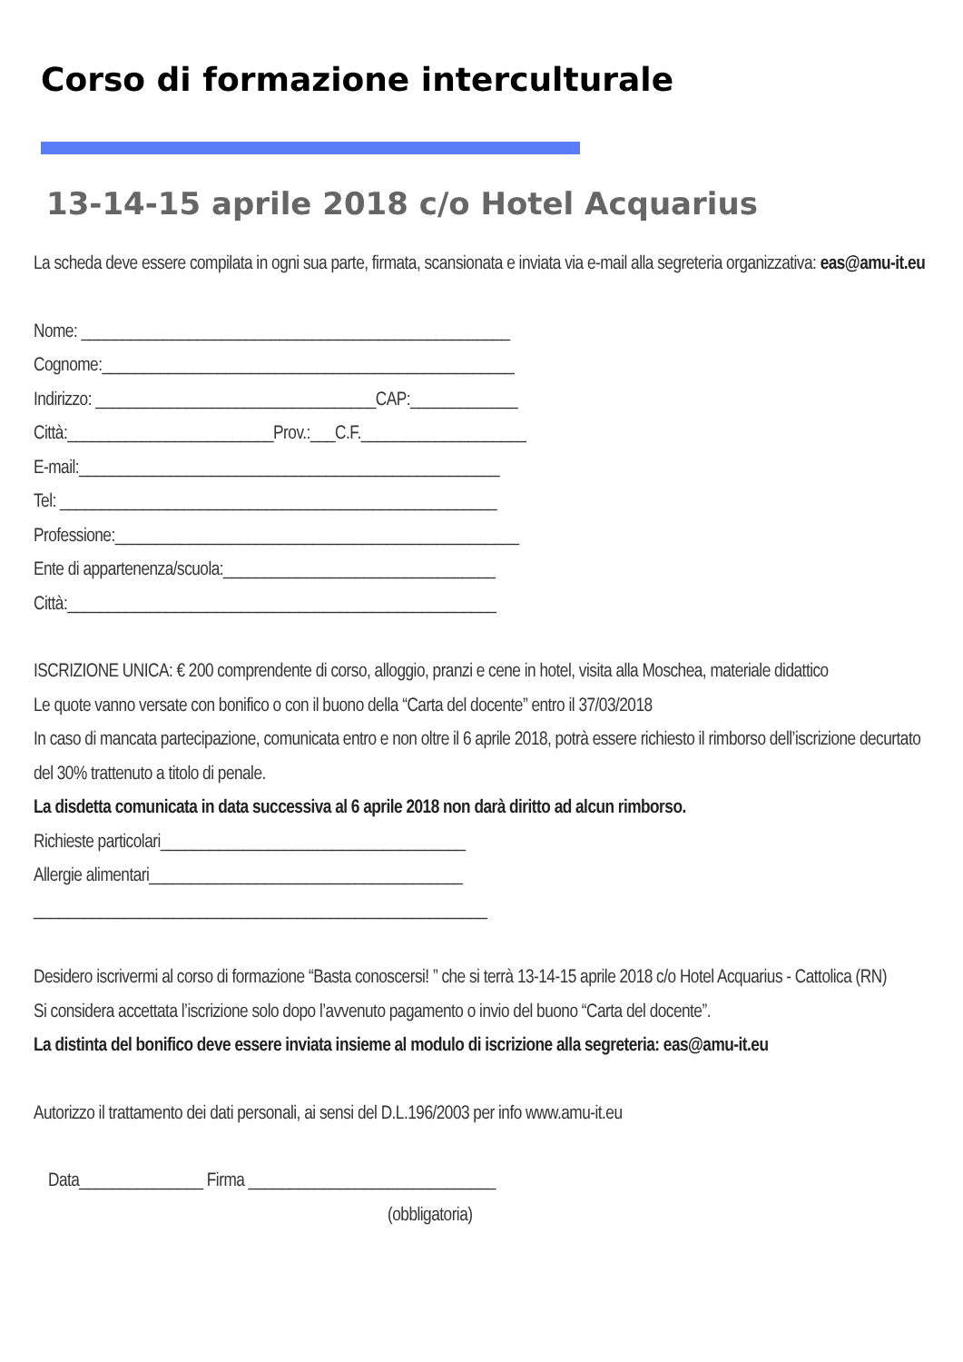Corso di formazione interculturale
13-14-15 aprile 2018 c/o Hotel Acquarius
La scheda deve essere compilata in ogni sua parte, firmata, scansionata e inviata via e-mail alla segreteria organizzativa: eas@amu-it.eu
Nome: ____________________________________________________
Cognome:__________________________________________________
Indirizzo: __________________________________CAP:_____________
Città:_________________________Prov.:___C.F.____________________
E-mail:___________________________________________________
Tel: _____________________________________________________
Professione:_________________________________________________
Ente di appartenenza/scuola:_________________________________
Città:____________________________________________________
ISCRIZIONE UNICA: € 200 comprendente di corso, alloggio, pranzi e cene in hotel, visita alla Moschea, materiale didattico
Le quote vanno versate con bonifico o con il buono della “Carta del docente” entro il 37/03/2018
In caso di mancata partecipazione, comunicata entro e non oltre il 6 aprile 2018, potrà essere richiesto il rimborso dell’iscrizione decurtato del 30% trattenuto a titolo di penale.
La disdetta comunicata in data successiva al 6 aprile 2018 non darà diritto ad alcun rimborso.
Richieste particolari_____________________________________
Allergie alimentari______________________________________
_______________________________________________________
Desidero iscrivermi al corso di formazione “Basta conoscersi! ” che si terrà 13-14-15 aprile 2018 c/o Hotel Acquarius - Cattolica (RN)
Si considera accettata l’iscrizione solo dopo l’avvenuto pagamento o invio del buono “Carta del docente”.
La distinta del bonifico deve essere inviata insieme al modulo di iscrizione alla segreteria: eas@amu-it.eu
Autorizzo il trattamento dei dati personali, ai sensi del D.L.196/2003 per info www.amu-it.eu
Data_______________ Firma ______________________________
(obbligatoria)